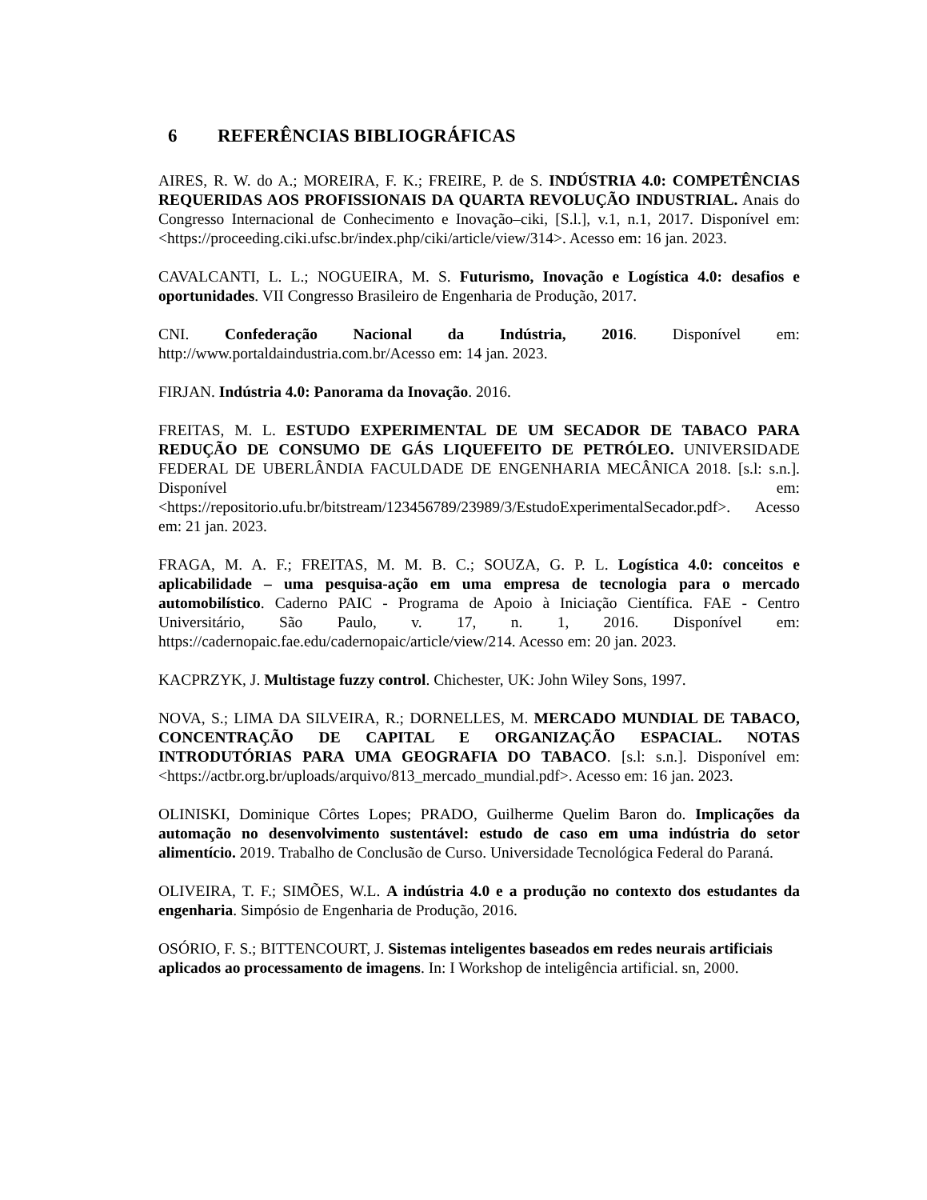6 REFERÊNCIAS BIBLIOGRÁFICAS
AIRES, R. W. do A.; MOREIRA, F. K.; FREIRE, P. de S. INDÚSTRIA 4.0: COMPETÊNCIAS REQUERIDAS AOS PROFISSIONAIS DA QUARTA REVOLUÇÃO INDUSTRIAL. Anais do Congresso Internacional de Conhecimento e Inovação–ciki, [S.l.], v.1, n.1, 2017. Disponível em: <https://proceeding.ciki.ufsc.br/index.php/ciki/article/view/314>. Acesso em: 16 jan. 2023.
CAVALCANTI, L. L.; NOGUEIRA, M. S. Futurismo, Inovação e Logística 4.0: desafios e oportunidades. VII Congresso Brasileiro de Engenharia de Produção, 2017.
CNI. Confederação Nacional da Indústria, 2016. Disponível em: http://www.portaldaindustria.com.br/Acesso em: 14 jan. 2023.
FIRJAN. Indústria 4.0: Panorama da Inovação. 2016.
FREITAS, M. L. ESTUDO EXPERIMENTAL DE UM SECADOR DE TABACO PARA REDUÇÃO DE CONSUMO DE GÁS LIQUEFEITO DE PETRÓLEO. UNIVERSIDADE FEDERAL DE UBERLÂNDIA FACULDADE DE ENGENHARIA MECÂNICA 2018. [s.l: s.n.]. Disponível em: <https://repositorio.ufu.br/bitstream/123456789/23989/3/EstudoExperimentalSecador.pdf>. Acesso em: 21 jan. 2023.
FRAGA, M. A. F.; FREITAS, M. M. B. C.; SOUZA, G. P. L. Logística 4.0: conceitos e aplicabilidade – uma pesquisa-ação em uma empresa de tecnologia para o mercado automobilístico. Caderno PAIC - Programa de Apoio à Iniciação Científica. FAE - Centro Universitário, São Paulo, v. 17, n. 1, 2016. Disponível em: https://cadernopaic.fae.edu/cadernopaic/article/view/214. Acesso em: 20 jan. 2023.
KACPRZYK, J. Multistage fuzzy control. Chichester, UK: John Wiley Sons, 1997.
NOVA, S.; LIMA DA SILVEIRA, R.; DORNELLES, M. MERCADO MUNDIAL DE TABACO, CONCENTRAÇÃO DE CAPITAL E ORGANIZAÇÃO ESPACIAL. NOTAS INTRODUTÓRIAS PARA UMA GEOGRAFIA DO TABACO. [s.l: s.n.]. Disponível em:<https://actbr.org.br/uploads/arquivo/813_mercado_mundial.pdf>. Acesso em: 16 jan. 2023.
OLINISKI, Dominique Côrtes Lopes; PRADO, Guilherme Quelim Baron do. Implicações da automação no desenvolvimento sustentável: estudo de caso em uma indústria do setor alimentício. 2019. Trabalho de Conclusão de Curso. Universidade Tecnológica Federal do Paraná.
OLIVEIRA, T. F.; SIMÕES, W.L. A indústria 4.0 e a produção no contexto dos estudantes da engenharia. Simpósio de Engenharia de Produção, 2016.
OSÓRIO, F. S.; BITTENCOURT, J. Sistemas inteligentes baseados em redes neurais artificiais aplicados ao processamento de imagens. In: I Workshop de inteligência artificial. sn, 2000.